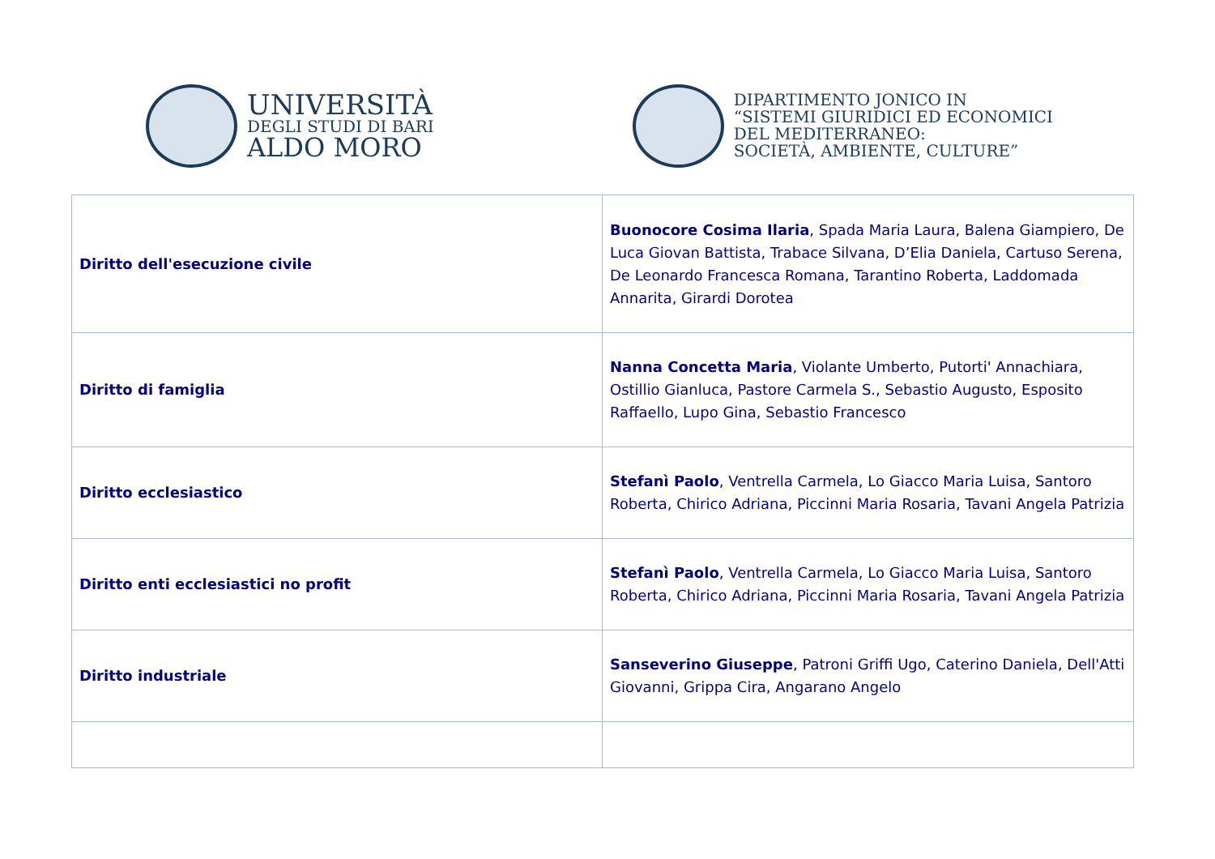UNIVERSITÀ
DEGLI STUDI DI BARI
ALDO MORO
DIPARTIMENTO JONICO IN
“SISTEMI GIURIDICI ED ECONOMICI
DEL MEDITERRANEO:
SOCIETÀ, AMBIENTE, CULTURE”
| Diritto dell'esecuzione civile | Buonocore Cosima Ilaria , Spada Maria Laura, Balena Giampiero, De Luca Giovan Battista, Trabace Silvana, D’Elia Daniela, Cartuso Serena, De Leonardo Francesca Romana, Tarantino Roberta, Laddomada Annarita, Girardi Dorotea |
| Diritto di famiglia | Nanna Concetta Maria , Violante Umberto, Putorti' Annachiara, Ostillio Gianluca, Pastore Carmela S., Sebastio Augusto, Esposito Raffaello, Lupo Gina, Sebastio Francesco |
| Diritto ecclesiastico | Stefanì Paolo , Ventrella Carmela, Lo Giacco Maria Luisa, Santoro Roberta, Chirico Adriana, Piccinni Maria Rosaria, Tavani Angela Patrizia |
| Diritto enti ecclesiastici no profit | Stefanì Paolo , Ventrella Carmela, Lo Giacco Maria Luisa, Santoro Roberta, Chirico Adriana, Piccinni Maria Rosaria, Tavani Angela Patrizia |
| Diritto industriale | Sanseverino Giuseppe , Patroni Griffi Ugo, Caterino Daniela, Dell'Atti Giovanni, Grippa Cira, Angarano Angelo |